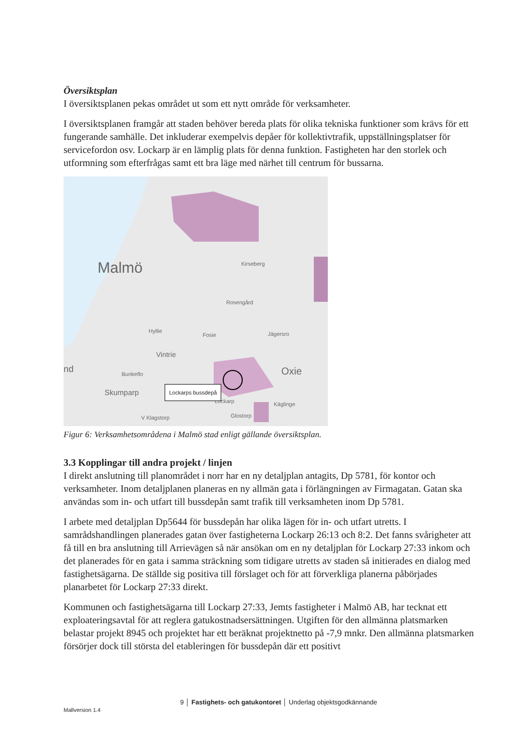Översiktsplan
I översiktsplanen pekas området ut som ett nytt område för verksamheter.
I översiktsplanen framgår att staden behöver bereda plats för olika tekniska funktioner som krävs för ett fungerande samhälle. Det inkluderar exempelvis depåer för kollektivtrafik, uppställningsplatser för servicefordon osv. Lockarp är en lämplig plats för denna funktion. Fastigheten har den storlek och utformning som efterfrågas samt ett bra läge med närhet till centrum för bussarna.
Malmö
Kirseberg
Rosengård
Hyllie
Fosie
Vintrie
Jägersro
Oxie
nd
Bunkeflo
Skumparp
Lockarp
Käglinge
V Klagstorp
Glostorp
Lockarps bussdepå
Figur 6: Verksamhetsområdena i Malmö stad enligt gällande översiktsplan.
3.3 Kopplingar till andra projekt / linjen
I direkt anslutning till planområdet i norr har en ny detaljplan antagits, Dp 5781, för kontor och verksamheter. Inom detaljplanen planeras en ny allmän gata i förlängningen av Firmagatan. Gatan ska användas som in- och utfart till bussdepån samt trafik till verksamheten inom Dp 5781.
I arbete med detaljplan Dp5644 för bussdepån har olika lägen för in- och utfart utretts. I samrådshandlingen planerades gatan över fastigheterna Lockarp 26:13 och 8:2. Det fanns svårigheter att få till en bra anslutning till Arrievägen så när ansökan om en ny detaljplan för Lockarp 27:33 inkom och det planerades för en gata i samma sträckning som tidigare utretts av staden så initierades en dialog med fastighetsägarna. De ställde sig positiva till förslaget och för att förverkliga planerna påbörjades planarbetet för Lockarp 27:33 direkt.
Kommunen och fastighetsägarna till Lockarp 27:33, Jemts fastigheter i Malmö AB, har tecknat ett exploateringsavtal för att reglera gatukostnadsersättningen. Utgiften för den allmänna platsmarken belastar projekt 8945 och projektet har ett beräknat projektnetto på -7,9 mnkr. Den allmänna platsmarken försörjer dock till största del etableringen för bussdepån där ett positivt
9 │ Fastighets- och gatukontoret │ Underlag objektsgodkännande
Mallversion 1.4